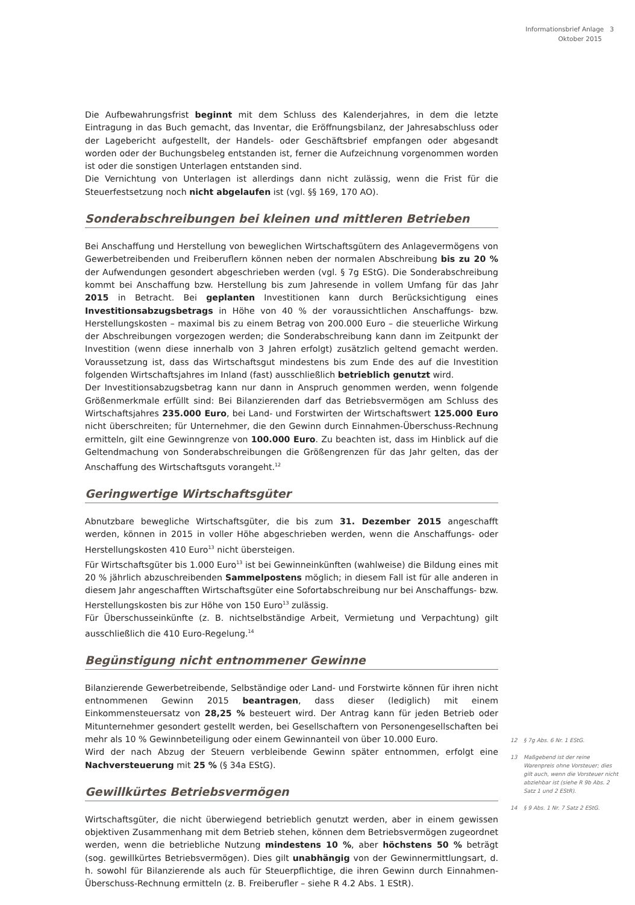Informationsbrief Anlage 3
Oktober 2015
Die Aufbewahrungsfrist beginnt mit dem Schluss des Kalenderjahres, in dem die letzte Eintragung in das Buch gemacht, das Inventar, die Eröffnungsbilanz, der Jahresabschluss oder der Lagebericht aufgestellt, der Handels- oder Geschäftsbrief empfangen oder abgesandt worden oder der Buchungsbeleg entstanden ist, ferner die Aufzeichnung vorgenommen worden ist oder die sonstigen Unterlagen entstanden sind.
Die Vernichtung von Unterlagen ist allerdings dann nicht zulässig, wenn die Frist für die Steuerfestsetzung noch nicht abgelaufen ist (vgl. §§ 169, 170 AO).
Sonderabschreibungen bei kleinen und mittleren Betrieben
Bei Anschaffung und Herstellung von beweglichen Wirtschaftsgütern des Anlagevermögens von Gewerbetreibenden und Freiberuflern können neben der normalen Abschreibung bis zu 20 % der Aufwendungen gesondert abgeschrieben werden (vgl. § 7g EStG). Die Sonderabschreibung kommt bei Anschaffung bzw. Herstellung bis zum Jahresende in vollem Umfang für das Jahr 2015 in Betracht. Bei geplanten Investitionen kann durch Berücksichtigung eines Investitionsabzugsbetrags in Höhe von 40 % der voraussichtlichen Anschaffungs- bzw. Herstellungskosten – maximal bis zu einem Betrag von 200.000 Euro – die steuerliche Wirkung der Abschreibungen vorgezogen werden; die Sonderabschreibung kann dann im Zeitpunkt der Investition (wenn diese innerhalb von 3 Jahren erfolgt) zusätzlich geltend gemacht werden. Voraussetzung ist, dass das Wirtschaftsgut mindestens bis zum Ende des auf die Investition folgenden Wirtschaftsjahres im Inland (fast) ausschließlich betrieblich genutzt wird.
Der Investitionsabzugsbetrag kann nur dann in Anspruch genommen werden, wenn folgende Größenmerkmale erfüllt sind: Bei Bilanzierenden darf das Betriebsvermögen am Schluss des Wirtschaftsjahres 235.000 Euro, bei Land- und Forstwirten der Wirtschaftswert 125.000 Euro nicht überschreiten; für Unternehmer, die den Gewinn durch Einnahmen-Überschuss-Rechnung ermitteln, gilt eine Gewinngrenze von 100.000 Euro. Zu beachten ist, dass im Hinblick auf die Geltendmachung von Sonderabschreibungen die Größengrenzen für das Jahr gelten, das der Anschaffung des Wirtschaftsguts vorangeht.<sup>12</sup>
Geringwertige Wirtschaftsgüter
Abnutzbare bewegliche Wirtschaftsgüter, die bis zum 31. Dezember 2015 angeschafft werden, können in 2015 in voller Höhe abgeschrieben werden, wenn die Anschaffungs- oder Herstellungskosten 410 Euro<sup>13</sup> nicht übersteigen.
Für Wirtschaftsgüter bis 1.000 Euro<sup>13</sup> ist bei Gewinneinkünften (wahlweise) die Bildung eines mit 20 % jährlich abzuschreibenden Sammelpostens möglich; in diesem Fall ist für alle anderen in diesem Jahr angeschafften Wirtschaftsgüter eine Sofortabschreibung nur bei Anschaffungs- bzw. Herstellungskosten bis zur Höhe von 150 Euro<sup>13</sup> zulässig.
Für Überschusseinkünfte (z. B. nichtselbständige Arbeit, Vermietung und Verpachtung) gilt ausschließlich die 410 Euro-Regelung.<sup>14</sup>
Begünstigung nicht entnommener Gewinne
Bilanzierende Gewerbetreibende, Selbständige oder Land- und Forstwirte können für ihren nicht entnommenen Gewinn 2015 beantragen, dass dieser (lediglich) mit einem Einkommensteuersatz von 28,25 % besteuert wird. Der Antrag kann für jeden Betrieb oder Mitunternehmer gesondert gestellt werden, bei Gesellschaftern von Personengesellschaften bei mehr als 10 % Gewinnbeteiligung oder einem Gewinnanteil von über 10.000 Euro.
Wird der nach Abzug der Steuern verbleibende Gewinn später entnommen, erfolgt eine Nachversteuerung mit 25 % (§ 34a EStG).
Gewillkürtes Betriebsvermögen
Wirtschaftsgüter, die nicht überwiegend betrieblich genutzt werden, aber in einem gewissen objektiven Zusammenhang mit dem Betrieb stehen, können dem Betriebsvermögen zugeordnet werden, wenn die betriebliche Nutzung mindestens 10 %, aber höchstens 50 % beträgt (sog. gewillkürtes Betriebsvermögen). Dies gilt unabhängig von der Gewinnermittlungsart, d. h. sowohl für Bilanzierende als auch für Steuerpflichtige, die ihren Gewinn durch Einnahmen-Überschuss-Rechnung ermitteln (z. B. Freiberufler – siehe R 4.2 Abs. 1 EStR).
12 § 7g Abs. 6 Nr. 1 EStG.
13 Maßgebend ist der reine Warenpreis ohne Vorsteuer; dies gilt auch, wenn die Vorsteuer nicht abziehbar ist (siehe R 9b Abs. 2 Satz 1 und 2 EStR).
14 § 9 Abs. 1 Nr. 7 Satz 2 EStG.